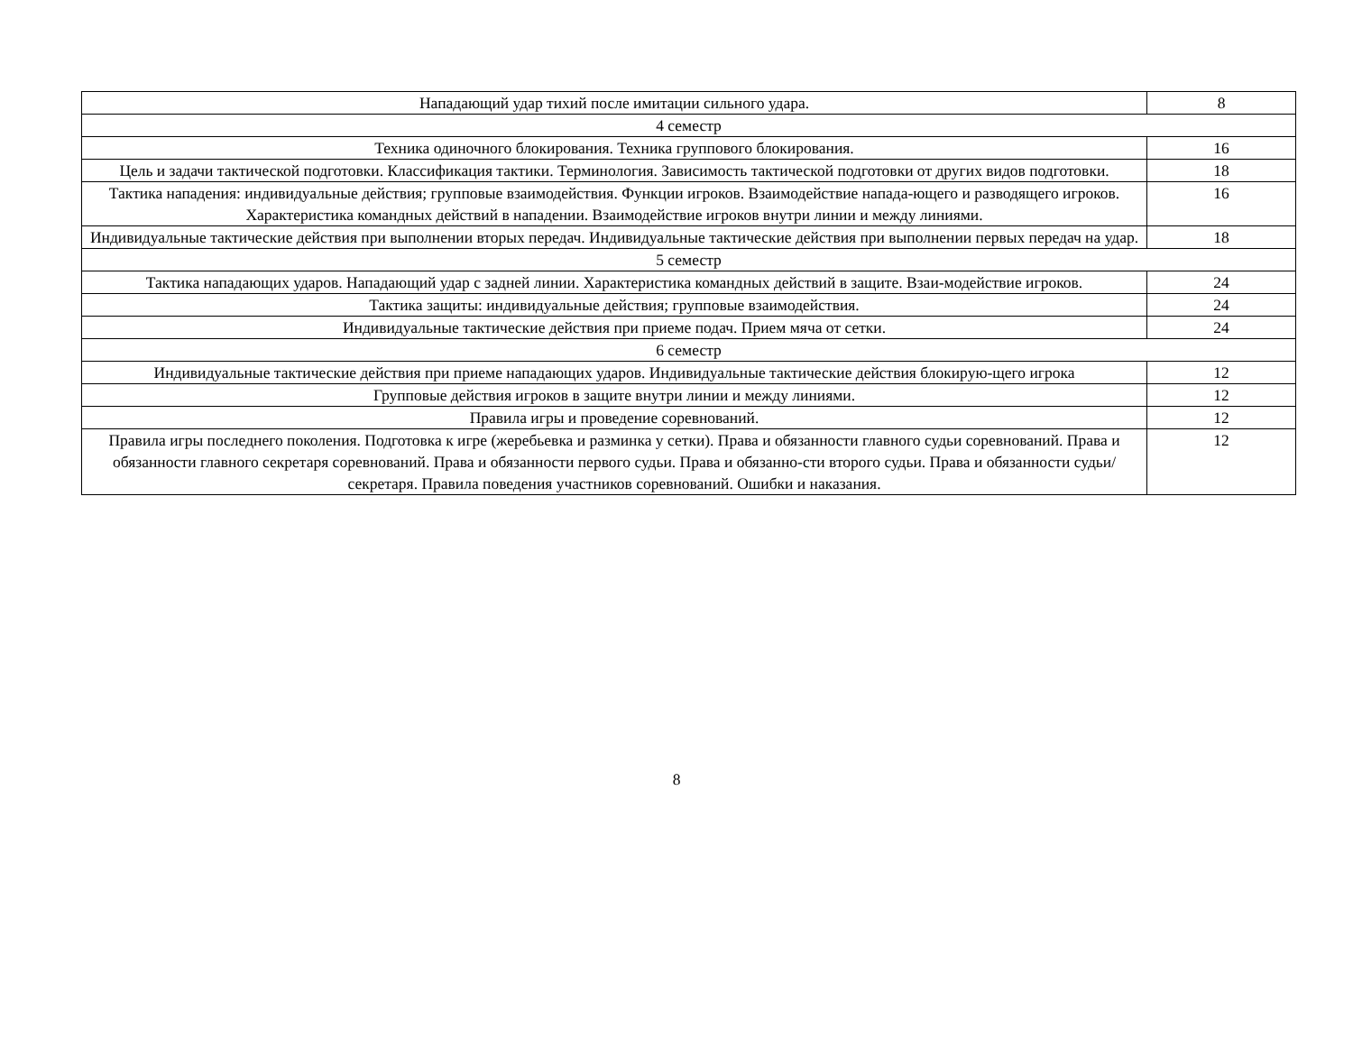| Нападающий удар тихий после имитации сильного удара. | 8 |
| 4 семестр | |
| Техника одиночного блокирования. Техника группового блокирования. | 16 |
| Цель и задачи тактической подготовки. Классификация тактики. Терминология. Зависимость тактической подготовки от других видов подготовки. | 18 |
| Тактика нападения: индивидуальные действия; групповые взаимодействия. Функции игроков. Взаимодействие напада-ющего и разводящего игроков. Характеристика командных действий в нападении. Взаимодействие игроков внутри линии и между линиями. | 16 |
| Индивидуальные тактические действия при выполнении вторых передач. Индивидуальные тактические действия при выполнении первых передач на удар. | 18 |
| 5 семестр | |
| Тактика нападающих ударов. Нападающий удар с задней линии. Характеристика командных действий в защите. Взаи-модействие игроков. | 24 |
| Тактика защиты: индивидуальные действия; групповые взаимодействия. | 24 |
| Индивидуальные тактические действия при приеме подач. Прием мяча от сетки. | 24 |
| 6 семестр | |
| Индивидуальные тактические действия при приеме нападающих ударов. Индивидуальные тактические действия блокирую-щего игрока | 12 |
| Групповые действия игроков в защите внутри линии и между линиями. | 12 |
| Правила игры и проведение соревнований. | 12 |
| Правила игры последнего поколения. Подготовка к игре (жеребьевка и разминка у сетки). Права и обязанности главного судьи соревнований. Права и обязанности главного секретаря соревнований. Права и обязанности первого судьи. Права и обязанно-сти второго судьи. Права и обязанности судьи/секретаря. Правила поведения участников соревнований. Ошибки и наказания. | 12 |
8